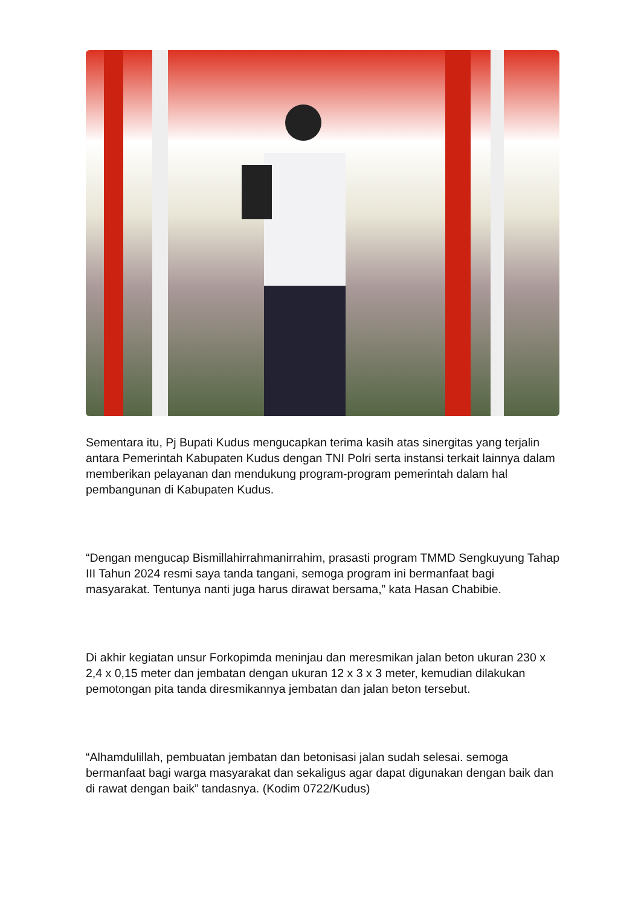Sementara itu, Pj Bupati Kudus mengucapkan terima kasih atas sinergitas yang terjalin antara Pemerintah Kabupaten Kudus dengan TNI Polri serta instansi terkait lainnya dalam memberikan pelayanan dan mendukung program-program pemerintah dalam hal pembangunan di Kabupaten Kudus.
“Dengan mengucap Bismillahirrahmanirrahim, prasasti program TMMD Sengkuyung Tahap III Tahun 2024 resmi saya tanda tangani, semoga program ini bermanfaat bagi masyarakat. Tentunya nanti juga harus dirawat bersama,” kata Hasan Chabibie.
Di akhir kegiatan unsur Forkopimda meninjau dan meresmikan jalan beton ukuran 230 x 2,4 x 0,15 meter dan jembatan dengan ukuran 12 x 3 x 3 meter, kemudian dilakukan pemotongan pita tanda diresmikannya jembatan dan jalan beton tersebut.
“Alhamdulillah, pembuatan jembatan dan betonisasi jalan sudah selesai. semoga bermanfaat bagi warga masyarakat dan sekaligus agar dapat digunakan dengan baik dan di rawat dengan baik” tandasnya. (Kodim 0722/Kudus)